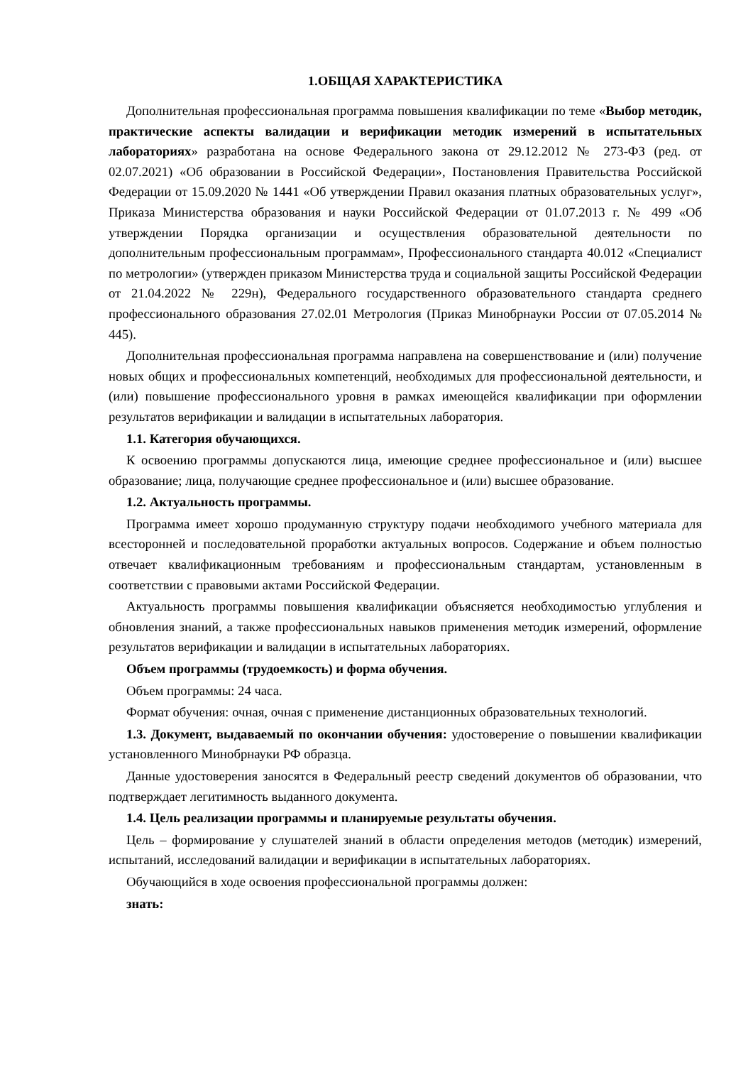1.ОБЩАЯ ХАРАКТЕРИСТИКА
Дополнительная профессиональная программа повышения квалификации по теме «Выбор методик, практические аспекты валидации и верификации методик измерений в испытательных лабораториях» разработана на основе Федерального закона от 29.12.2012 № 273-ФЗ (ред. от 02.07.2021) «Об образовании в Российской Федерации», Постановления Правительства Российской Федерации от 15.09.2020 № 1441 «Об утверждении Правил оказания платных образовательных услуг», Приказа Министерства образования и науки Российской Федерации от 01.07.2013 г. № 499 «Об утверждении Порядка организации и осуществления образовательной деятельности по дополнительным профессиональным программам», Профессионального стандарта 40.012 «Специалист по метрологии» (утвержден приказом Министерства труда и социальной защиты Российской Федерации от 21.04.2022 № 229н), Федерального государственного образовательного стандарта среднего профессионального образования 27.02.01 Метрология (Приказ Минобрнауки России от 07.05.2014 № 445).
Дополнительная профессиональная программа направлена на совершенствование и (или) получение новых общих и профессиональных компетенций, необходимых для профессиональной деятельности, и (или) повышение профессионального уровня в рамках имеющейся квалификации при оформлении результатов верификации и валидации в испытательных лаборатория.
1.1. Категория обучающихся.
К освоению программы допускаются лица, имеющие среднее профессиональное и (или) высшее образование; лица, получающие среднее профессиональное и (или) высшее образование.
1.2. Актуальность программы.
Программа имеет хорошо продуманную структуру подачи необходимого учебного материала для всесторонней и последовательной проработки актуальных вопросов. Содержание и объем полностью отвечает квалификационным требованиям и профессиональным стандартам, установленным в соответствии с правовыми актами Российской Федерации.
Актуальность программы повышения квалификации объясняется необходимостью углубления и обновления знаний, а также профессиональных навыков применения методик измерений, оформление результатов верификации и валидации в испытательных лабораториях.
Объем программы (трудоемкость) и форма обучения.
Объем программы: 24 часа.
Формат обучения: очная, очная с применение дистанционных образовательных технологий.
1.3. Документ, выдаваемый по окончании обучения: удостоверение о повышении квалификации установленного Минобрнауки РФ образца.
Данные удостоверения заносятся в Федеральный реестр сведений документов об образовании, что подтверждает легитимность выданного документа.
1.4. Цель реализации программы и планируемые результаты обучения.
Цель – формирование у слушателей знаний в области определения методов (методик) измерений, испытаний, исследований валидации и верификации в испытательных лабораториях.
Обучающийся в ходе освоения профессиональной программы должен:
знать: